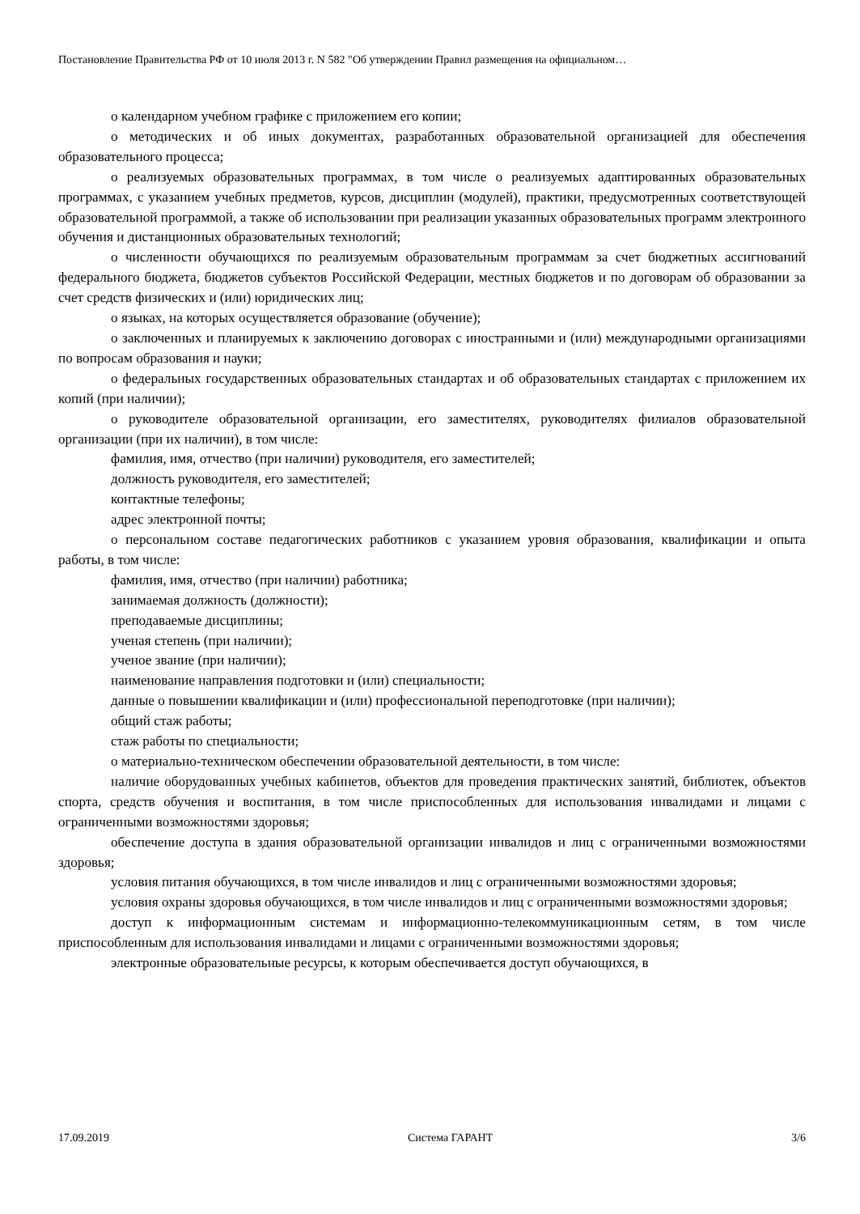Постановление Правительства РФ от 10 июля 2013 г. N 582 "Об утверждении Правил размещения на официальном…
о календарном учебном графике с приложением его копии;
о методических и об иных документах, разработанных образовательной организацией для обеспечения образовательного процесса;
о реализуемых образовательных программах, в том числе о реализуемых адаптированных образовательных программах, с указанием учебных предметов, курсов, дисциплин (модулей), практики, предусмотренных соответствующей образовательной программой, а также об использовании при реализации указанных образовательных программ электронного обучения и дистанционных образовательных технологий;
о численности обучающихся по реализуемым образовательным программам за счет бюджетных ассигнований федерального бюджета, бюджетов субъектов Российской Федерации, местных бюджетов и по договорам об образовании за счет средств физических и (или) юридических лиц;
о языках, на которых осуществляется образование (обучение);
о заключенных и планируемых к заключению договорах с иностранными и (или) международными организациями по вопросам образования и науки;
о федеральных государственных образовательных стандартах и об образовательных стандартах с приложением их копий (при наличии);
о руководителе образовательной организации, его заместителях, руководителях филиалов образовательной организации (при их наличии), в том числе:
фамилия, имя, отчество (при наличии) руководителя, его заместителей;
должность руководителя, его заместителей;
контактные телефоны;
адрес электронной почты;
о персональном составе педагогических работников с указанием уровня образования, квалификации и опыта работы, в том числе:
фамилия, имя, отчество (при наличии) работника;
занимаемая должность (должности);
преподаваемые дисциплины;
ученая степень (при наличии);
ученое звание (при наличии);
наименование направления подготовки и (или) специальности;
данные о повышении квалификации и (или) профессиональной переподготовке (при наличии);
общий стаж работы;
стаж работы по специальности;
о материально-техническом обеспечении образовательной деятельности, в том числе:
наличие оборудованных учебных кабинетов, объектов для проведения практических занятий, библиотек, объектов спорта, средств обучения и воспитания, в том числе приспособленных для использования инвалидами и лицами с ограниченными возможностями здоровья;
обеспечение доступа в здания образовательной организации инвалидов и лиц с ограниченными возможностями здоровья;
условия питания обучающихся, в том числе инвалидов и лиц с ограниченными возможностями здоровья;
условия охраны здоровья обучающихся, в том числе инвалидов и лиц с ограниченными возможностями здоровья;
доступ к информационным системам и информационно-телекоммуникационным сетям, в том числе приспособленным для использования инвалидами и лицами с ограниченными возможностями здоровья;
электронные образовательные ресурсы, к которым обеспечивается доступ обучающихся, в
17.09.2019 Система ГАРАНТ 3/6